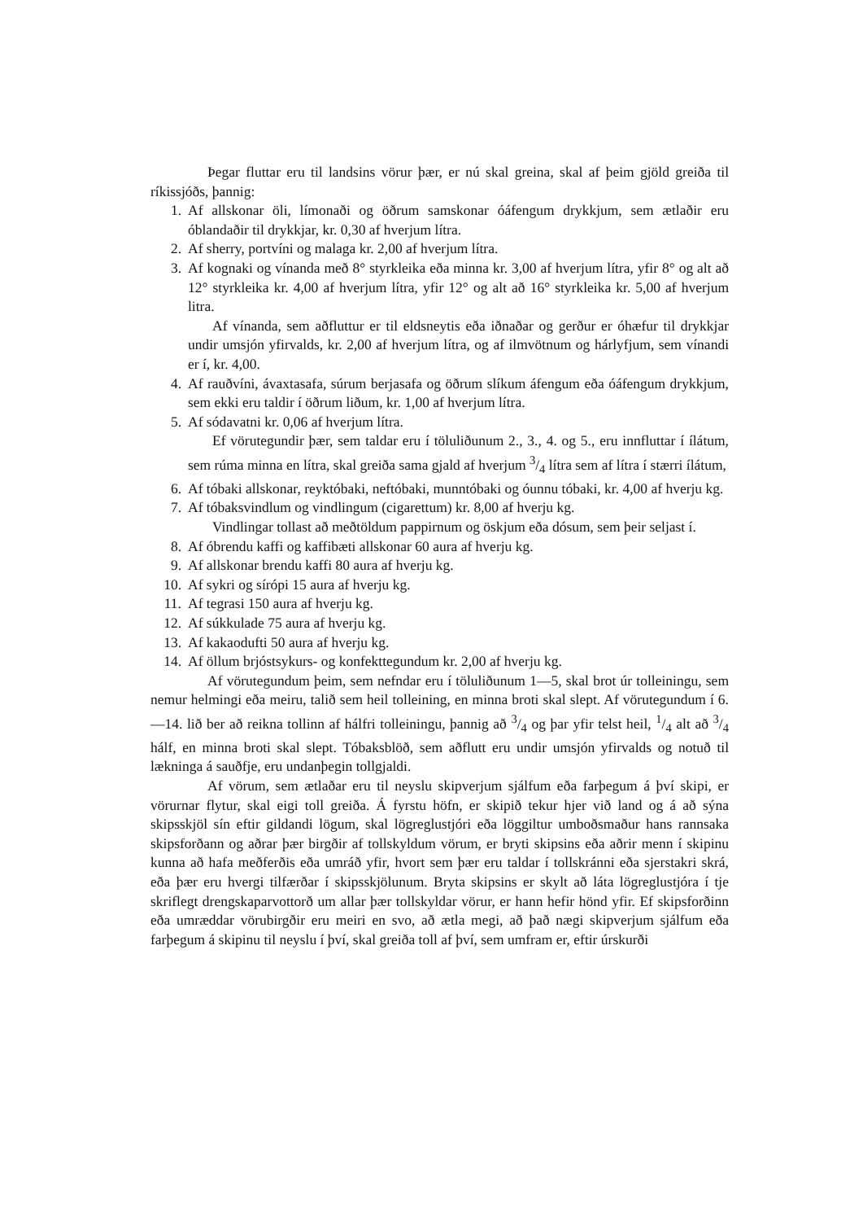Þegar fluttar eru til landsins vörur þær, er nú skal greina, skal af þeim gjöld greiða til ríkissjóðs, þannig:
1. Af allskonar öli, límonaði og öðrum samskonar óáfengum drykkjum, sem ætlaðir eru óblandaðir til drykkjar, kr. 0,30 af hverjum lítra.
2. Af sherry, portvíni og malaga kr. 2,00 af hverjum lítra.
3. Af kognaki og vínanda með 8° styrkleika eða minna kr. 3,00 af hverjum lítra, yfir 8° og alt að 12° styrkleika kr. 4,00 af hverjum lítra, yfir 12° og alt að 16° styrkleika kr. 5,00 af hverjum litra.
Af vínanda, sem aðfluttur er til eldsneytis eða iðnaðar og gerður er óhæfur til drykkjar undir umsjón yfirvalds, kr. 2,00 af hverjum lítra, og af ilmvötnum og hárlyfjum, sem vínandi er í, kr. 4,00.
4. Af rauðvíni, ávaxtasafa, súrum berjasafa og öðrum slíkum áfengum eða óáfengum drykkjum, sem ekki eru taldir í öðrum liðum, kr. 1,00 af hverjum lítra.
5. Af sódavatni kr. 0,06 af hverjum lítra.
Ef vörutegundir þær, sem taldar eru í töluliðunum 2., 3., 4. og 5., eru innfluttar í ílátum, sem rúma minna en lítra, skal greiða sama gjald af hverjum 3/4 lítra sem af lítra í stærri ílátum,
6. Af tóbaki allskonar, reyktóbaki, neftóbaki, munntóbaki og óunnu tóbaki, kr. 4,00 af hverju kg.
7. Af tóbaksvindlum og vindlingum (cigarettum) kr. 8,00 af hverju kg.
Vindlingar tollast að meðtöldum pappirnum og öskjum eða dósum, sem þeir seljast í.
8. Af óbrendu kaffi og kaffibæti allskonar 60 aura af hverju kg.
9. Af allskonar brendu kaffi 80 aura af hverju kg.
10. Af sykri og sírópi 15 aura af hverju kg.
11. Af tegrasi 150 aura af hverju kg.
12. Af súkkulade 75 aura af hverju kg.
13. Af kakaodufti 50 aura af hverju kg.
14. Af öllum brjóstsykurs- og konfekttegundum kr. 2,00 af hverju kg.
Af vörutegundum þeim, sem nefndar eru í töluliðunum 1—5, skal brot úr tolleiningu, sem nemur helmingi eða meiru, talið sem heil tolleining, en minna broti skal slept. Af vörutegundum í 6.—14. lið ber að reikna tollinn af hálfri tolleiningu, þannig að 3/4 og þar yfir telst heil, 1/4 alt að 3/4 hálf, en minna broti skal slept. Tóbaksblöð, sem aðflutt eru undir umsjón yfirvalds og notuð til lækninga á sauðfje, eru undanþegin tollgjaldi.
Af vörum, sem ætlaðar eru til neyslu skipverjum sjálfum eða farþegum á því skipi, er vörurnar flytur, skal eigi toll greiða. Á fyrstu höfn, er skipið tekur hjer við land og á að sýna skipsskjöl sín eftir gildandi lögum, skal lögreglustjóri eða löggiltur umboðsmaður hans rannsaka skipsforðann og aðrar þær birgðir af tollskyldum vörum, er bryti skipsins eða aðrir menn í skipinu kunna að hafa meðferðis eða umráð yfir, hvort sem þær eru taldar í tollskránni eða sjerstakri skrá, eða þær eru hvergi tilfærðar í skipsskjölunum. Bryta skipsins er skylt að láta lögreglustjóra í tje skriflegt drengskaparvottorð um allar þær tollskyldar vörur, er hann hefir hönd yfir. Ef skipsforðinn eða umræddar vörubirgðir eru meiri en svo, að ætla megi, að það nægi skipverjum sjálfum eða farþegum á skipinu til neyslu í því, skal greiða toll af því, sem umfram er, eftir úrskurði